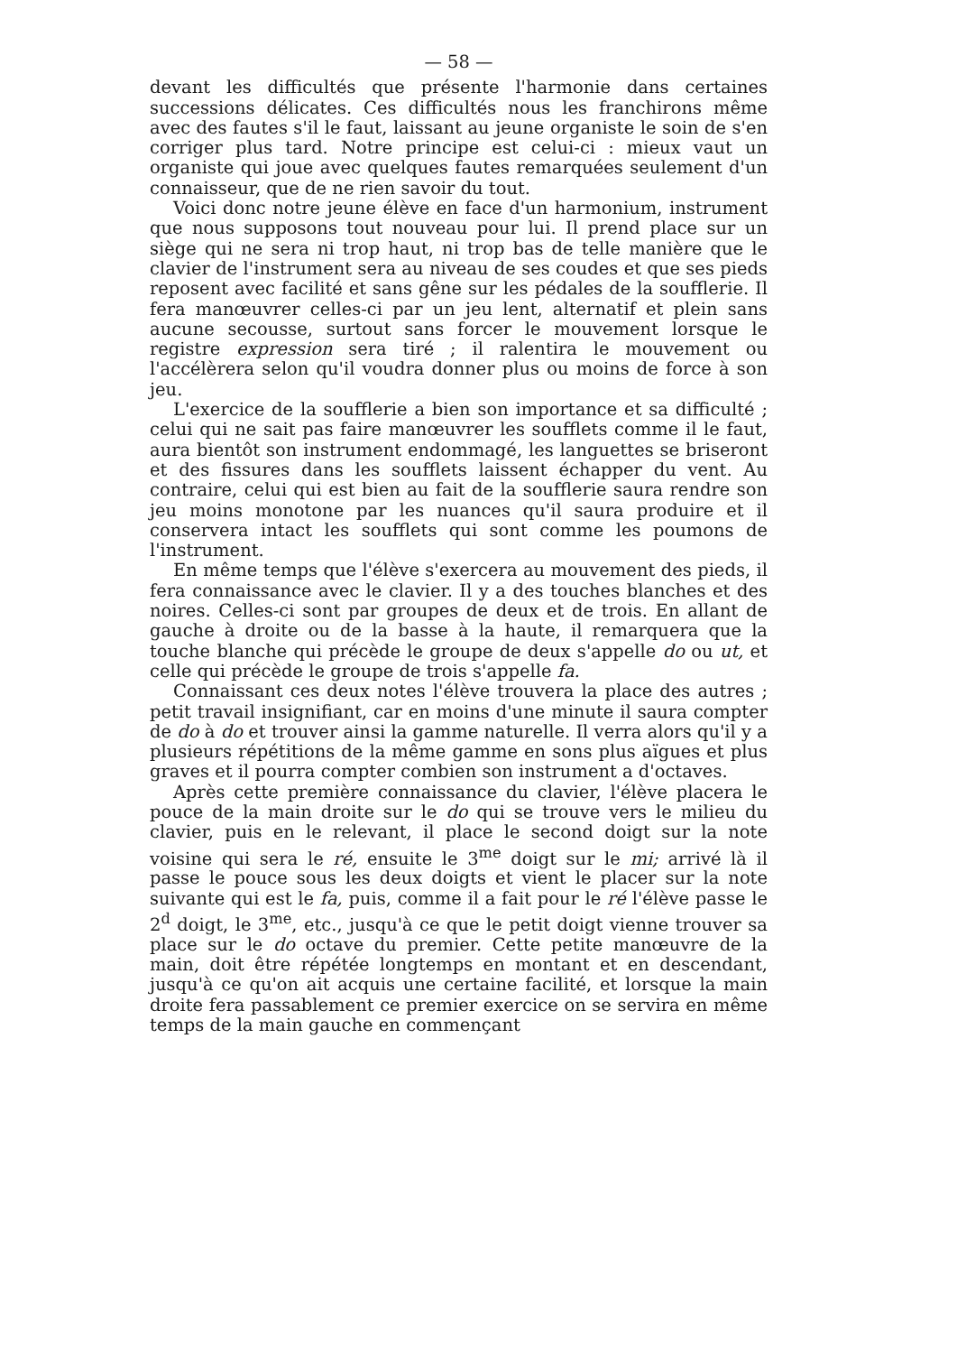— 58 —
devant les difficultés que présente l'harmonie dans certaines successions délicates. Ces difficultés nous les franchirons même avec des fautes s'il le faut, laissant au jeune organiste le soin de s'en corriger plus tard. Notre principe est celui-ci : mieux vaut un organiste qui joue avec quelques fautes remarquées seulement d'un connaisseur, que de ne rien savoir du tout.
Voici donc notre jeune élève en face d'un harmonium, instrument que nous supposons tout nouveau pour lui. Il prend place sur un siège qui ne sera ni trop haut, ni trop bas de telle manière que le clavier de l'instrument sera au niveau de ses coudes et que ses pieds reposent avec facilité et sans gêne sur les pédales de la soufflerie. Il fera manœuvrer celles-ci par un jeu lent, alternatif et plein sans aucune secousse, surtout sans forcer le mouvement lorsque le registre expression sera tiré ; il ralentira le mouvement ou l'accélèrera selon qu'il voudra donner plus ou moins de force à son jeu.
L'exercice de la soufflerie a bien son importance et sa difficulté ; celui qui ne sait pas faire manœuvrer les soufflets comme il le faut, aura bientôt son instrument endommagé, les languettes se briseront et des fissures dans les soufflets laissent échapper du vent. Au contraire, celui qui est bien au fait de la soufflerie saura rendre son jeu moins monotone par les nuances qu'il saura produire et il conservera intact les soufflets qui sont comme les poumons de l'instrument.
En même temps que l'élève s'exercera au mouvement des pieds, il fera connaissance avec le clavier. Il y a des touches blanches et des noires. Celles-ci sont par groupes de deux et de trois. En allant de gauche à droite ou de la basse à la haute, il remarquera que la touche blanche qui précède le groupe de deux s'appelle do ou ut, et celle qui précède le groupe de trois s'appelle fa.
Connaissant ces deux notes l'élève trouvera la place des autres ; petit travail insignifiant, car en moins d'une minute il saura compter de do à do et trouver ainsi la gamme naturelle. Il verra alors qu'il y a plusieurs répétitions de la même gamme en sons plus aïgues et plus graves et il pourra compter combien son instrument a d'octaves.
Après cette première connaissance du clavier, l'élève placera le pouce de la main droite sur le do qui se trouve vers le milieu du clavier, puis en le relevant, il place le second doigt sur la note voisine qui sera le ré, ensuite le 3<sup>me</sup> doigt sur le mi; arrivé là il passe le pouce sous les deux doigts et vient le placer sur la note suivante qui est le fa, puis, comme il a fait pour le ré l'élève passe le 2<sup>d</sup> doigt, le 3<sup>me</sup>, etc., jusqu'à ce que le petit doigt vienne trouver sa place sur le do octave du premier. Cette petite manœuvre de la main, doit être répétée longtemps en montant et en descendant, jusqu'à ce qu'on ait acquis une certaine facilité, et lorsque la main droite fera passablement ce premier exercice on se servira en même temps de la main gauche en commençant